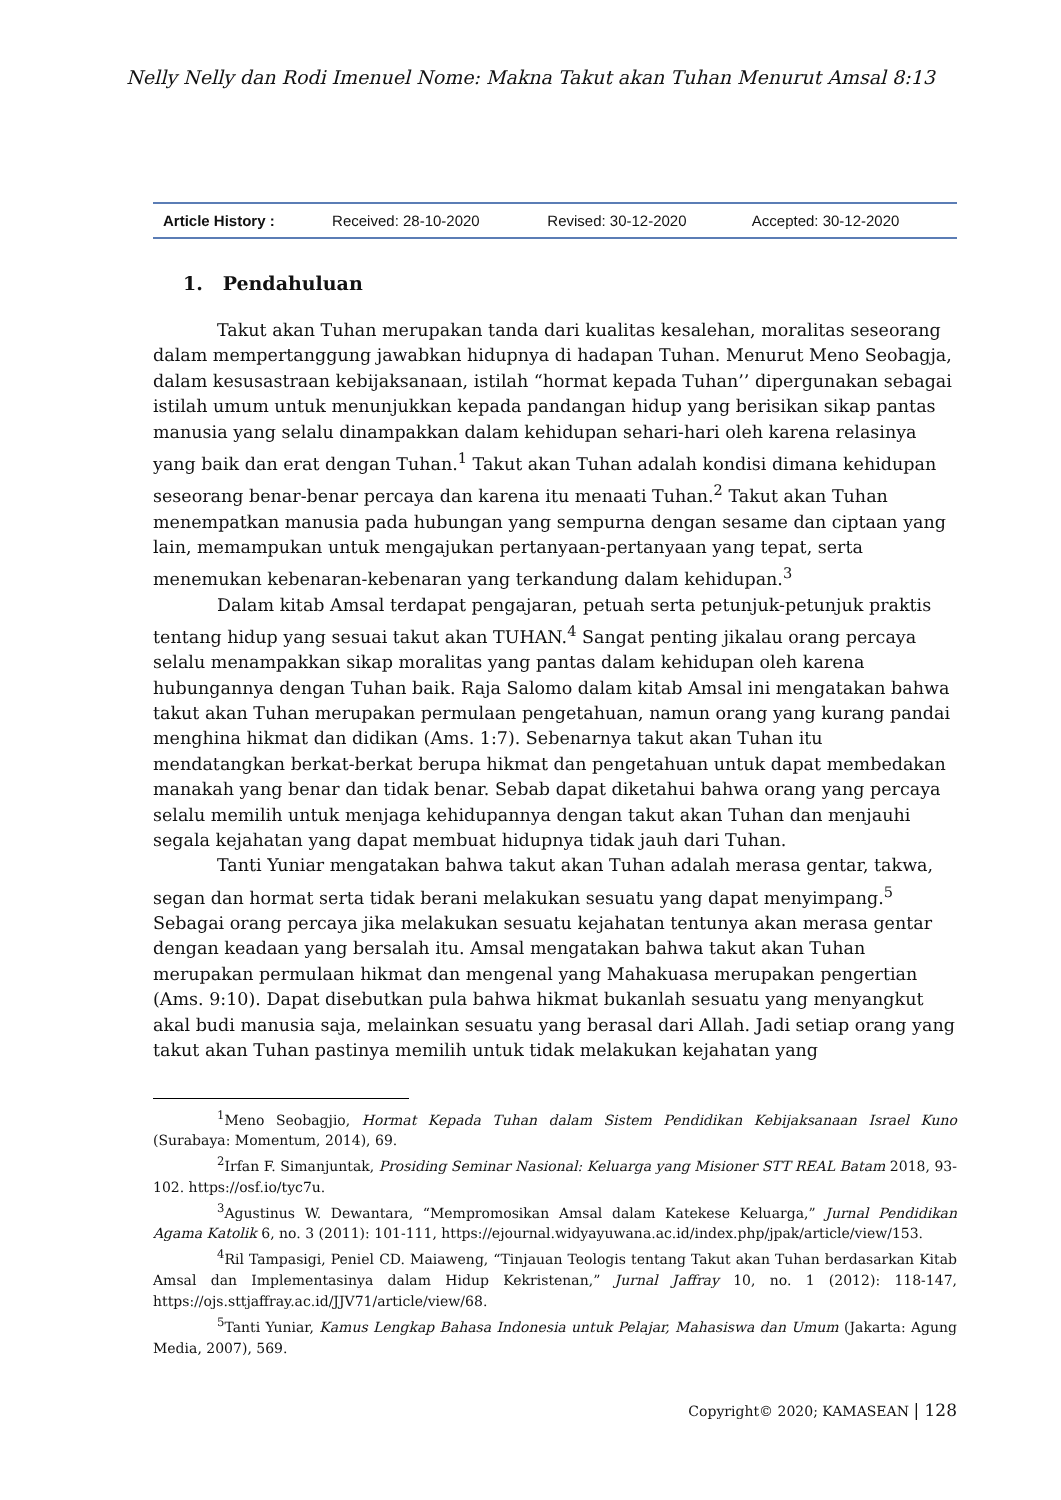Nelly Nelly dan Rodi Imenuel Nome: Makna Takut akan Tuhan Menurut Amsal 8:13
| Article History : | Received: 28-10-2020 | Revised: 30-12-2020 | Accepted: 30-12-2020 |
1. Pendahuluan
Takut akan Tuhan merupakan tanda dari kualitas kesalehan, moralitas seseorang dalam mempertanggung jawabkan hidupnya di hadapan Tuhan. Menurut Meno Seobagja, dalam kesusastraan kebijaksanaan, istilah “hormat kepada Tuhan’’ dipergunakan sebagai istilah umum untuk menunjukkan kepada pandangan hidup yang berisikan sikap pantas manusia yang selalu dinampakkan dalam kehidupan sehari-hari oleh karena relasinya yang baik dan erat dengan Tuhan.<sup>1</sup> Takut akan Tuhan adalah kondisi dimana kehidupan seseorang benar-benar percaya dan karena itu menaati Tuhan.<sup>2</sup> Takut akan Tuhan menempatkan manusia pada hubungan yang sempurna dengan sesame dan ciptaan yang lain, memampukan untuk mengajukan pertanyaan-pertanyaan yang tepat, serta menemukan kebenaran-kebenaran yang terkandung dalam kehidupan.<sup>3</sup>
Dalam kitab Amsal terdapat pengajaran, petuah serta petunjuk-petunjuk praktis tentang hidup yang sesuai takut akan TUHAN.<sup>4</sup> Sangat penting jikalau orang percaya selalu menampakkan sikap moralitas yang pantas dalam kehidupan oleh karena hubungannya dengan Tuhan baik. Raja Salomo dalam kitab Amsal ini mengatakan bahwa takut akan Tuhan merupakan permulaan pengetahuan, namun orang yang kurang pandai menghina hikmat dan didikan (Ams. 1:7). Sebenarnya takut akan Tuhan itu mendatangkan berkat-berkat berupa hikmat dan pengetahuan untuk dapat membedakan manakah yang benar dan tidak benar. Sebab dapat diketahui bahwa orang yang percaya selalu memilih untuk menjaga kehidupannya dengan takut akan Tuhan dan menjauhi segala kejahatan yang dapat membuat hidupnya tidak jauh dari Tuhan.
Tanti Yuniar mengatakan bahwa takut akan Tuhan adalah merasa gentar, takwa, segan dan hormat serta tidak berani melakukan sesuatu yang dapat menyimpang.<sup>5</sup> Sebagai orang percaya jika melakukan sesuatu kejahatan tentunya akan merasa gentar dengan keadaan yang bersalah itu. Amsal mengatakan bahwa takut akan Tuhan merupakan permulaan hikmat dan mengenal yang Mahakuasa merupakan pengertian (Ams. 9:10). Dapat disebutkan pula bahwa hikmat bukanlah sesuatu yang menyangkut akal budi manusia saja, melainkan sesuatu yang berasal dari Allah. Jadi setiap orang yang takut akan Tuhan pastinya memilih untuk tidak melakukan kejahatan yang
<sup>1</sup> Meno Seobagjio, Hormat Kepada Tuhan dalam Sistem Pendidikan Kebijaksanaan Israel Kuno (Surabaya: Momentum, 2014), 69.
<sup>2</sup> Irfan F. Simanjuntak, Prosiding Seminar Nasional: Keluarga yang Misioner STT REAL Batam 2018, 93-102. https://osf.io/tyc7u.
<sup>3</sup> Agustinus W. Dewantara, “Mempromosikan Amsal dalam Katekese Keluarga,” Jurnal Pendidikan Agama Katolik 6, no. 3 (2011): 101-111, https://ejournal.widyayuwana.ac.id/index.php/jpak/article/view/153.
<sup>4</sup> Ril Tampasigi, Peniel CD. Maiaweng, “Tinjauan Teologis tentang Takut akan Tuhan berdasarkan Kitab Amsal dan Implementasinya dalam Hidup Kekristenan,” Jurnal Jaffray 10, no. 1 (2012): 118-147, https://ojs.sttjaffray.ac.id/JJV71/article/view/68.
<sup>5</sup> Tanti Yuniar, Kamus Lengkap Bahasa Indonesia untuk Pelajar, Mahasiswa dan Umum (Jakarta: Agung Media, 2007), 569.
Copyright© 2020; KAMASEAN | 128